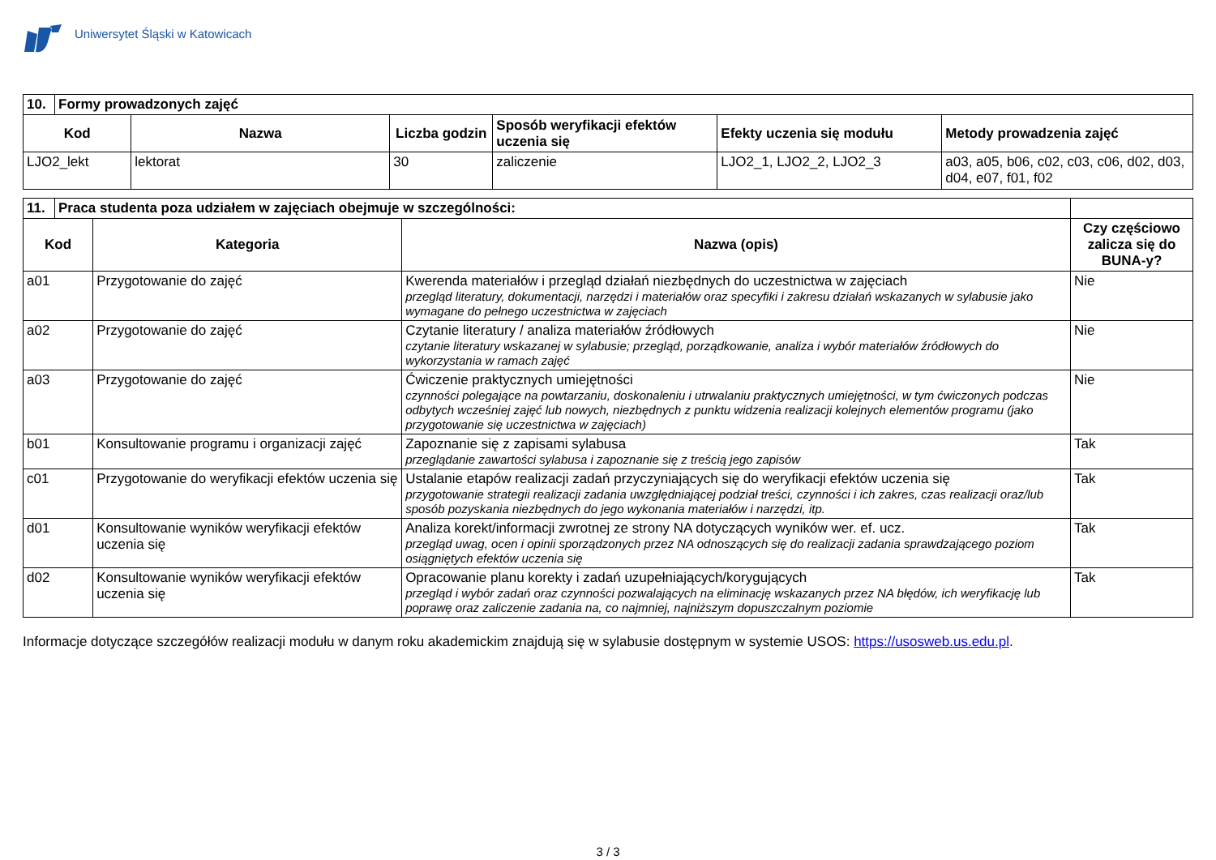Uniwersytet Śląski w Katowicach
| 10. | Formy prowadzonych zajęć | | | | | |
| --- | --- | --- | --- | --- | --- | --- |
| Kod | | Nazwa | Liczba godzin | Sposób weryfikacji efektów uczenia się | Efekty uczenia się modułu | Metody prowadzenia zajęć |
| LJO2_lekt | | lektorat | 30 | zaliczenie | LJO2_1, LJO2_2, LJO2_3 | a03, a05, b06, c02, c03, c06, d02, d03, d04, e07, f01, f02 |
| 11. | Praca studenta poza udziałem w zajęciach obejmuje w szczególności: | | | |
| --- | --- | --- | --- | --- |
| Kod | | Kategoria | Nazwa (opis) | Czy częściowo zalicza się do BUNA-y? |
| a01 | | Przygotowanie do zajęć | Kwerenda materiałów i przegląd działań niezbędnych do uczestnictwa w zajęciach przegląd literatury, dokumentacji, narzędzi i materiałów oraz specyfiki i zakresu działań wskazanych w sylabusie jako wymagane do pełnego uczestnictwa w zajęciach | Nie |
| a02 | | Przygotowanie do zajęć | Czytanie literatury / analiza materiałów źródłowych czytanie literatury wskazanej w sylabusie; przegląd, porządkowanie, analiza i wybór materiałów źródłowych do wykorzystania w ramach zajęć | Nie |
| a03 | | Przygotowanie do zajęć | Ćwiczenie praktycznych umiejętności czynności polegające na powtarzaniu, doskonaleniu i utrwalaniu praktycznych umiejętności, w tym ćwiczonych podczas odbytych wcześniej zajęć lub nowych, niezbędnych z punktu widzenia realizacji kolejnych elementów programu (jako przygotowanie się uczestnictwa w zajęciach) | Nie |
| b01 | | Konsultowanie programu i organizacji zajęć | Zapoznanie się z zapisami sylabusa przeglądanie zawartości sylabusa i zapoznanie się z treścią jego zapisów | Tak |
| c01 | | Przygotowanie do weryfikacji efektów uczenia się | Ustalanie etapów realizacji zadań przyczyniających się do weryfikacji efektów uczenia się przygotowanie strategii realizacji zadania uwzględniającej podział treści, czynności i ich zakres, czas realizacji oraz/lub sposób pozyskania niezbędnych do jego wykonania materiałów i narzędzi, itp. | Tak |
| d01 | | Konsultowanie wyników weryfikacji efektów uczenia się | Analiza korekt/informacji zwrotnej ze strony NA dotyczących wyników wer. ef. ucz. przegląd uwag, ocen i opinii sporządzonych przez NA odnoszących się do realizacji zadania sprawdzającego poziom osiągniętych efektów uczenia się | Tak |
| d02 | | Konsultowanie wyników weryfikacji efektów uczenia się | Opracowanie planu korekty i zadań uzupełniających/korygujących przegląd i wybór zadań oraz czynności pozwalających na eliminację wskazanych przez NA błędów, ich weryfikację lub poprawę oraz zaliczenie zadania na, co najmniej, najniższym dopuszczalnym poziomie | Tak |
Informacje dotyczące szczegółów realizacji modułu w danym roku akademickim znajdują się w sylabusie dostępnym w systemie USOS: https://usosweb.us.edu.pl.
3 / 3